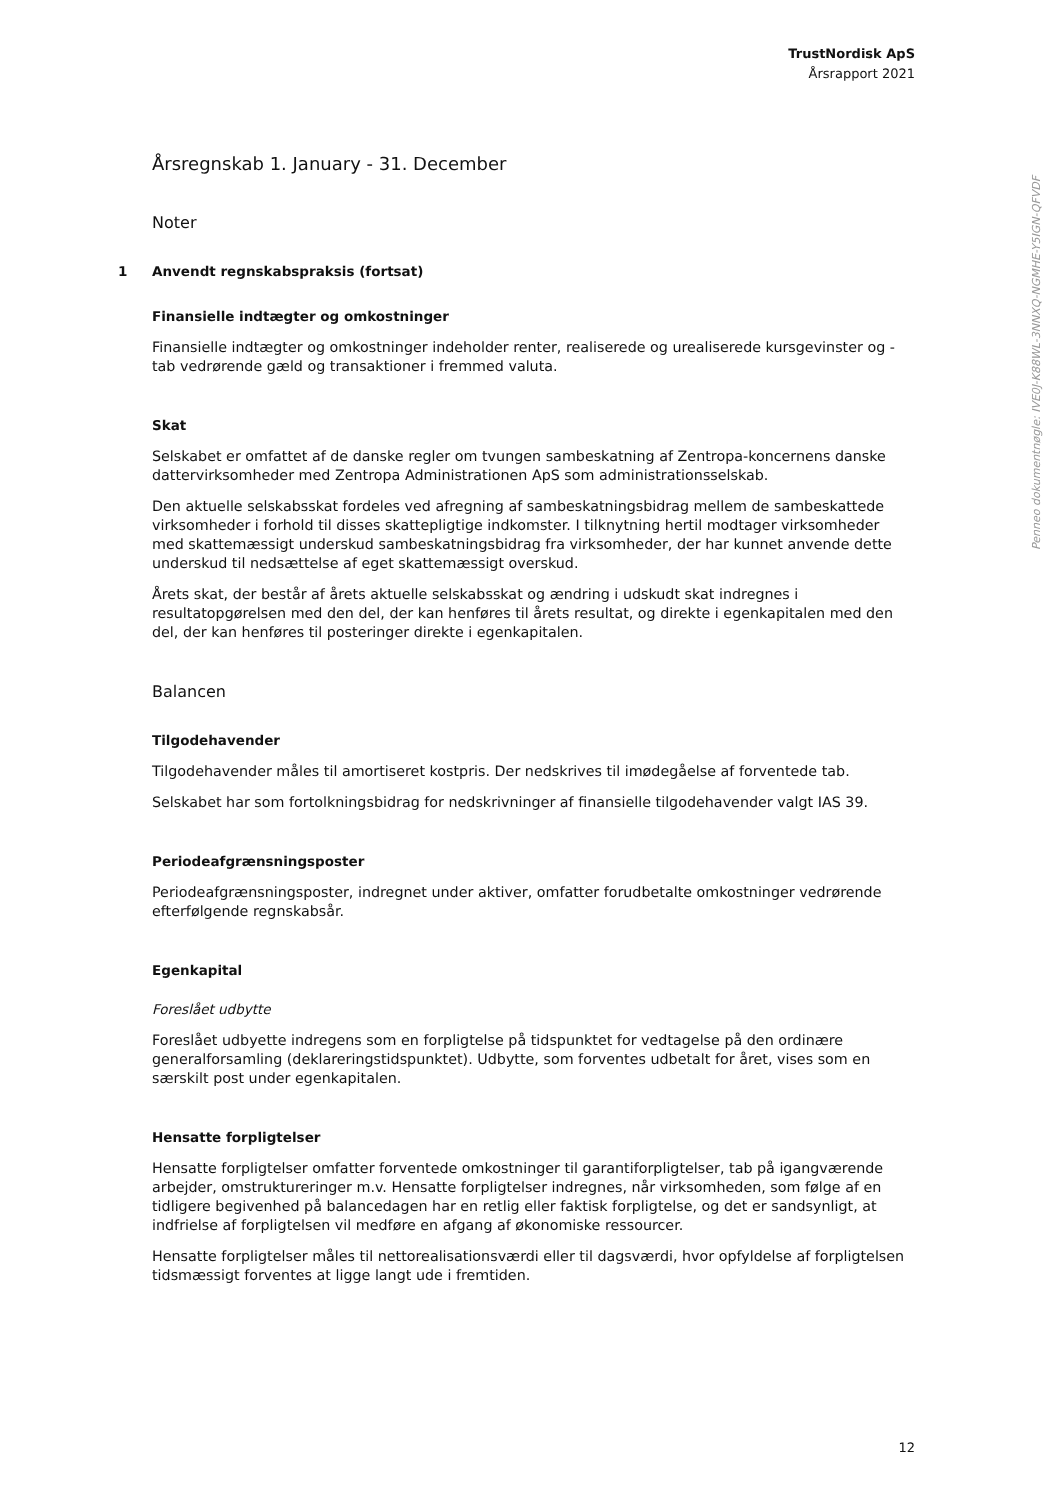TrustNordisk ApS
Årsrapport 2021
Årsregnskab 1. January - 31. December
Noter
1 Anvendt regnskabspraksis (fortsat)
Finansielle indtægter og omkostninger
Finansielle indtægter og omkostninger indeholder renter, realiserede og urealiserede kursgevinster og -tab vedrørende gæld og transaktioner i fremmed valuta.
Skat
Selskabet er omfattet af de danske regler om tvungen sambeskatning af Zentropa-koncernens danske dattervirksomheder med Zentropa Administrationen ApS som administrationsselskab.
Den aktuelle selskabsskat fordeles ved afregning af sambeskatningsbidrag mellem de sambeskattede virksomheder i forhold til disses skattepligtige indkomster. I tilknytning hertil modtager virksomheder med skattemæssigt underskud sambeskatningsbidrag fra virksomheder, der har kunnet anvende dette underskud til nedsættelse af eget skattemæssigt overskud.
Årets skat, der består af årets aktuelle selskabsskat og ændring i udskudt skat indregnes i resultatopgørelsen med den del, der kan henføres til årets resultat, og direkte i egenkapitalen med den del, der kan henføres til posteringer direkte i egenkapitalen.
Balancen
Tilgodehavender
Tilgodehavender måles til amortiseret kostpris. Der nedskrives til imødegåelse af forventede tab.
Selskabet har som fortolkningsbidrag for nedskrivninger af finansielle tilgodehavender valgt IAS 39.
Periodeafgrænsningsposter
Periodeafgrænsningsposter, indregnet under aktiver, omfatter forudbetalte omkostninger vedrørende efterfølgende regnskabsår.
Egenkapital
Foreslået udbytte
Foreslået udbyette indregens som en forpligtelse på tidspunktet for vedtagelse på den ordinære generalforsamling (deklareringstidspunktet). Udbytte, som forventes udbetalt for året, vises som en særskilt post under egenkapitalen.
Hensatte forpligtelser
Hensatte forpligtelser omfatter forventede omkostninger til garantiforpligtelser, tab på igangværende arbejder, omstruktureringer m.v. Hensatte forpligtelser indregnes, når virksomheden, som følge af en tidligere begivenhed på balancedagen har en retlig eller faktisk forpligtelse, og det er sandsynligt, at indfrielse af forpligtelsen vil medføre en afgang af økonomiske ressourcer.
Hensatte forpligtelser måles til nettorealisationsværdi eller til dagsværdi, hvor opfyldelse af forpligtelsen tidsmæssigt forventes at ligge langt ude i fremtiden.
Penneo dokumentnøgle: IVE0J-K88WL-3NNXQ-NGMHE-Y5IGN-QFVDF
12